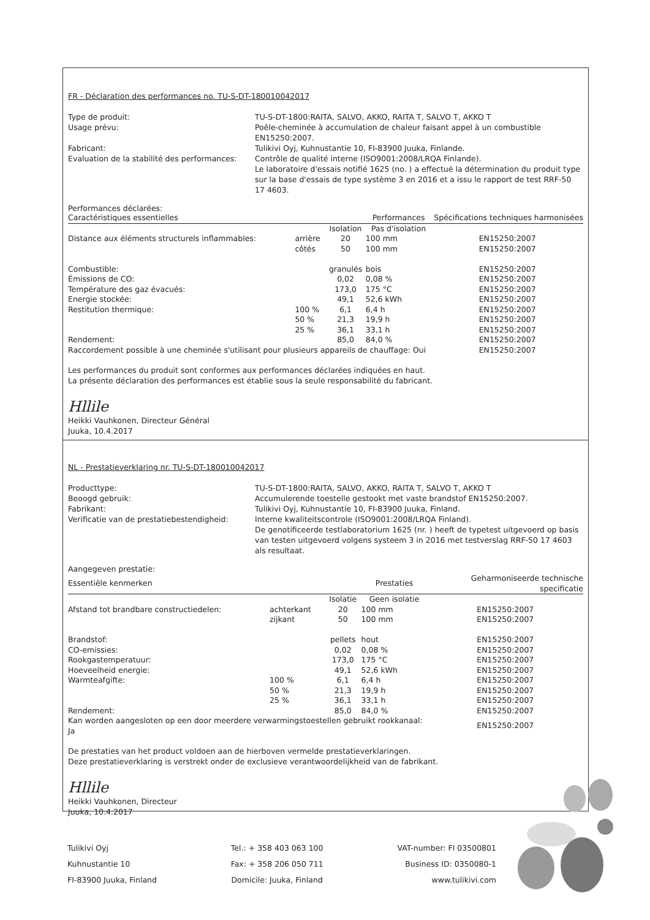FR - Déclaration des performances no. TU-S-DT-180010042017
Type de produit:
TU-S-DT-1800:RAITA, SALVO, AKKO, RAITA T, SALVO T, AKKO T
Usage prévu:
Poêle-cheminée à accumulation de chaleur faisant appel à un combustible EN15250:2007.
Fabricant:
Tulikivi Oyj, Kuhnustantie 10, FI-83900 Juuka, Finlande.
Evaluation de la stabilité des performances:
Contrôle de qualité interne (ISO9001:2008/LRQA Finlande).
Le laboratoire d'essais notifié 1625 (no. ) a effectué la détermination du produit type sur la base d'essais de type système 3 en 2016 et a issu le rapport de test RRF-50 17 4603.
Performances déclarées:
| Caractéristiques essentielles | | | Performances | | Spécifications techniques harmonisées |
| --- | --- | --- | --- | --- | --- |
| | | Isolation | Pas d'isolation | | |
| Distance aux éléments structurels inflammables: | arrière | 20 | 100 mm | | EN15250:2007 |
| | côtés | 50 | 100 mm | | EN15250:2007 |
| Combustible: | | granulés | bois | | EN15250:2007 |
| Émissions de CO: | | 0,02 | 0,08 % | | EN15250:2007 |
| Température des gaz évacués: | | 173,0 | 175 °C | | EN15250:2007 |
| Energie stockée: | | 49,1 | 52,6 kWh | | EN15250:2007 |
| Restitution thermique: | 100 % | 6,1 | 6,4 h | | EN15250:2007 |
| | 50 % | 21,3 | 19,9 h | | EN15250:2007 |
| | 25 % | 36,1 | 33,1 h | | EN15250:2007 |
| Rendement: | | 85,0 | 84,0 % | | EN15250:2007 |
| Raccordement possible à une cheminée s'utilisant pour plusieurs appareils de chauffage: Oui | | | | | EN15250:2007 |
Les performances du produit sont conformes aux performances déclarées indiquées en haut.
La présente déclaration des performances est établie sous la seule responsabilité du fabricant.
Hllile
Heikki Vauhkonen, Directeur Général
Juuka, 10.4.2017
NL - Prestatieverklaring nr. TU-S-DT-180010042017
Producttype:
TU-S-DT-1800:RAITA, SALVO, AKKO, RAITA T, SALVO T, AKKO T
Beoogd gebruik:
Accumulerende toestelle gestookt met vaste brandstof EN15250:2007.
Fabrikant:
Tulikivi Oyj, Kuhnustantie 10, FI-83900 Juuka, Finland.
Verificatie van de prestatiebestendigheid:
Interne kwaliteitscontrole (ISO9001:2008/LRQA Finland).
De genotificeerde testlaboratorium 1625 (nr. ) heeft de typetest uitgevoerd op basis van testen uitgevoerd volgens systeem 3 in 2016 met testverslag RRF-50 17 4603 als resultaat.
Aangegeven prestatie:
| Essentiële kenmerken | | | Prestaties | | Geharmoniseerde technische specificatie |
| --- | --- | --- | --- | --- | --- |
| | | Isolatie | Geen isolatie | | |
| Afstand tot brandbare constructiedelen: | achterkant | 20 | 100 mm | | EN15250:2007 |
| | zijkant | 50 | 100 mm | | EN15250:2007 |
| Brandstof: | | pellets | hout | | EN15250:2007 |
| CO-emissies: | | 0,02 | 0,08 % | | EN15250:2007 |
| Rookgastemperatuur: | | 173,0 | 175 °C | | EN15250:2007 |
| Hoeveelheid energie: | | 49,1 | 52,6 kWh | | EN15250:2007 |
| Warmteafgifte: | 100 % | 6,1 | 6,4 h | | EN15250:2007 |
| | 50 % | 21,3 | 19,9 h | | EN15250:2007 |
| | 25 % | 36,1 | 33,1 h | | EN15250:2007 |
| Rendement: | | 85,0 | 84,0 % | | EN15250:2007 |
| Kan worden aangesloten op een door meerdere verwarmingstoestellen gebruikt rookkanaal: Ja | | | | | EN15250:2007 |
De prestaties van het product voldoen aan de hierboven vermelde prestatieverklaringen.
Deze prestatieverklaring is verstrekt onder de exclusieve verantwoordelijkheid van de fabrikant.
Hllile
Heikki Vauhkonen, Directeur
Juuka, 10.4.2017
Tulikivi Oyj
Kuhnustantie 10
FI-83900 Juuka, Finland
Tel.: + 358 403 063 100
Fax: + 358 206 050 711
Domicile: Juuka, Finland
VAT-number: FI 03500801
Business ID: 0350080-1
www.tulikivi.com